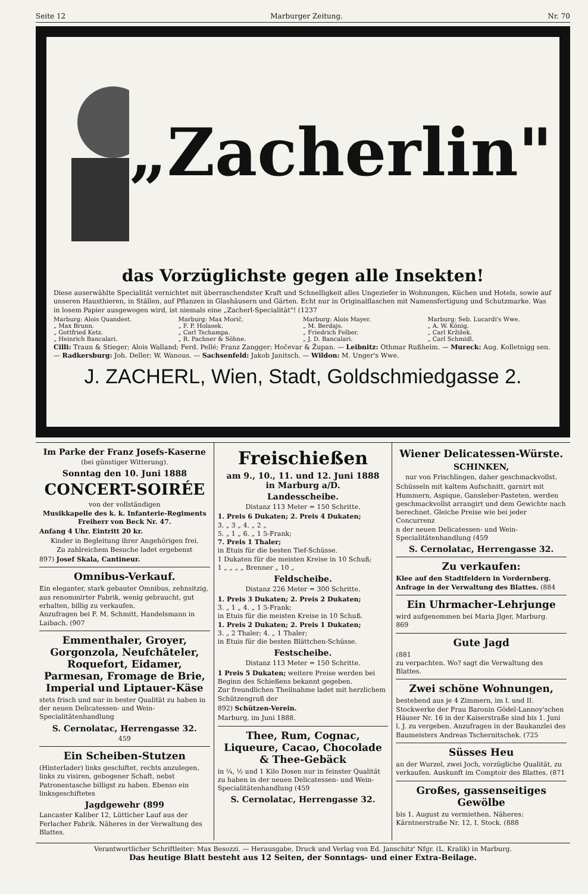Seite 12 Marburger Zeitung. Nr. 70
„Zacherlin"
das Vorzüglichste gegen alle Insekten!
Diese auserwählte Specialität vernichtet mit überraschendster Kraft und Schnelligkeit alles Ungeziefer in Wohnungen, Küchen und Hotels, sowie auf unseren Hausthieren, in Ställen, auf Pflanzen in Glashäusern und Gärten. Echt nur in Originalflaschen mit Namensfertigung und Schutzmarke. Was in losem Papier ausgewogen wird, ist niemals eine „Zacherl-Specialität"! (1237
Marburg: Alois Quandest.
„ Max Brunn.
„ Gottfried Ketz.
„ Heinrich Bancalari.
Marburg: Max Morič.
„ F. P. Holasek.
„ Carl Tschampa.
„ R. Pachner & Söhne.
Marburg: Alois Mayer.
„ M. Berdajs.
„ Friedrich Felber.
„ J. D. Bancalari.
Marburg: Seb. Lucardi's Wwe.
„ A. W. König.
„ Carl Kržižek.
„ Carl Schmidl.
Cilli: Traun & Stieger; Alois Walland; Ferd. Pellé; Franz Zangger; Hočevar & Župan. — Leibnitz: Othmar Rußheim. — Mureck: Aug. Kolletnigg sen. — Radkersburg: Joh. Deller; W. Wanous. — Sachsenfeld: Jakob Janitsch. — Wildon: M. Unger's Wwe.
J. ZACHERL, Wien, Stadt, Goldschmiedgasse 2.
Im Parke der Franz Josefs-Kaserne
(bei günstiger Witterung).
Sonntag den 10. Juni 1888
CONCERT-SOIRÉE
von der vollständigen
Musikkapelle des k. k. Infanterie-Regiments Freiherr von Beck Nr. 47.
Anfang 4 Uhr. Eintritt 20 kr.
Kinder in Begleitung ihrer Angehörigen frei.
Zu zahlreichem Besuche ladet ergebenst
897) Josef Skala, Cantineur.
Omnibus-Verkauf.
Ein eleganter, stark gebauter Omnibus, zehnsitzig, aus renommirter Fabrik, wenig gebraucht, gut erhalten, billig zu verkaufen.
Anzufragen bei F. M. Schmitt, Handelsmann in Laibach. (907
Emmenthaler, Groyer, Gorgonzola, Neufchâteler, Roquefort, Eidamer, Parmesan, Fromage de Brie, Imperial und Liptauer-Käse
stets frisch und nur in bester Qualität zu haben in der neuen Delicatessen- und Wein-Specialitätenhandlung
S. Cernolatac, Herrengasse 32.
459
Ein Scheiben-Stutzen
(Hinterlader) links geschiftet, rechts anzulegen, links zu visiren, gebogener Schaft, nebst Patronentasche billigst zu haben. Ebenso ein linksgeschiftetes
Jagdgewehr (899
Lancaster Kaliber 12, Lütticher Lauf aus der Ferlacher Fabrik. Näheres in der Verwaltung des Blattes.
Freischießen
am 9., 10., 11. und 12. Juni 1888
in Marburg a/D.
Landesscheibe.
Distanz 113 Meter = 150 Schritte.
1. Preis 6 Dukaten; 2. Preis 4 Dukaten;
3. „ 3 „ 4. „ 2 „
5. „ 1 „ 6. „ 1 5-Frank;
7. Preis 1 Thaler;
in Etuis für die besten Tief-Schüsse.
1 Dukaten für die meisten Kreise in 10 Schuß;
1 „ „ „ „ Brenner „ 10 „
Feldscheibe.
Distanz 226 Meter = 300 Schritte.
1. Preis 3 Dukaten; 2. Preis 2 Dukaten;
3. „ 1 „ 4. „ 1 5-Frank;
in Etuis für die meisten Kreise in 10 Schuß.
1. Preis 2 Dukaten; 2. Preis 1 Dukaten;
3. „ 2 Thaler; 4. „ 1 Thaler;
in Etuis für die besten Blättchen-Schüsse.
Festscheibe.
Distanz 113 Meter = 150 Schritte.
1 Preis 5 Dukaten; weitere Preise werden bei Beginn des Schießens bekannt gegeben.
Zur freundlichen Theilnahme ladet mit herzlichem Schützengruß der
892) Schützen-Verein.
Marburg, im Juni 1888.
Thee, Rum, Cognac, Liqueure, Cacao, Chocolade & Thee-Gebäck
in ¼, ½ und 1 Kilo Dosen nur in feinster Qualität zu haben in der neuen Delicatessen- und Wein-Specialitätenhandlung (459
S. Cernolatac, Herrengasse 32.
Wiener Delicatessen-Würste.
SCHINKEN,
nur von Frischlingen, daher geschmackvollst.
Schüsseln mit kaltem Aufschnitt, garnirt mit Hummern, Aspique, Gansleber-Pasteten, werden geschmackvollst arrangirt und dem Gewichte nach berechnet. Gleiche Preise wie bei jeder Concurrenz
n der neuen Delicatessen- und Wein-Specialitätenhandlung (459
S. Cernolatac, Herrengasse 32.
Zu verkaufen:
Klee auf den Stadtfeldern in Vordernberg. Anfrage in der Verwaltung des Blattes. (884
Ein Uhrmacher-Lehrjunge
wird aufgenommen bei Maria Jlger, Marburg.
869
Gute Jagd
(881
zu verpachten. Wo? sagt die Verwaltung des Blattes.
Zwei schöne Wohnungen,
bestehend aus je 4 Zimmern, im I. und II. Stockwerke der Frau Baronin Gödel-Lannoy'schen Häuser Nr. 16 in der Kaiserstraße sind bis 1. Juni l. J. zu vergeben. Anzufragen in der Baukanzlei des Baumeisters Andreas Tschernitschek. (725
Süsses Heu
an der Wurzel, zwei Joch, vorzügliche Qualität, zu verkaufen. Auskunft im Comptoir des Blattes. (871
Großes, gassenseitiges Gewölbe
bis 1. August zu vermiethen. Näheres: Kärntnerstraße Nr. 12, I. Stock. (888
Verantwortlicher Schriftleiter: Max Besozzi. — Herausgabe, Druck und Verlag von Ed. Janschitz' Nfgr. (L. Kralik) in Marburg.
Das heutige Blatt besteht aus 12 Seiten, der Sonntags- und einer Extra-Beilage.